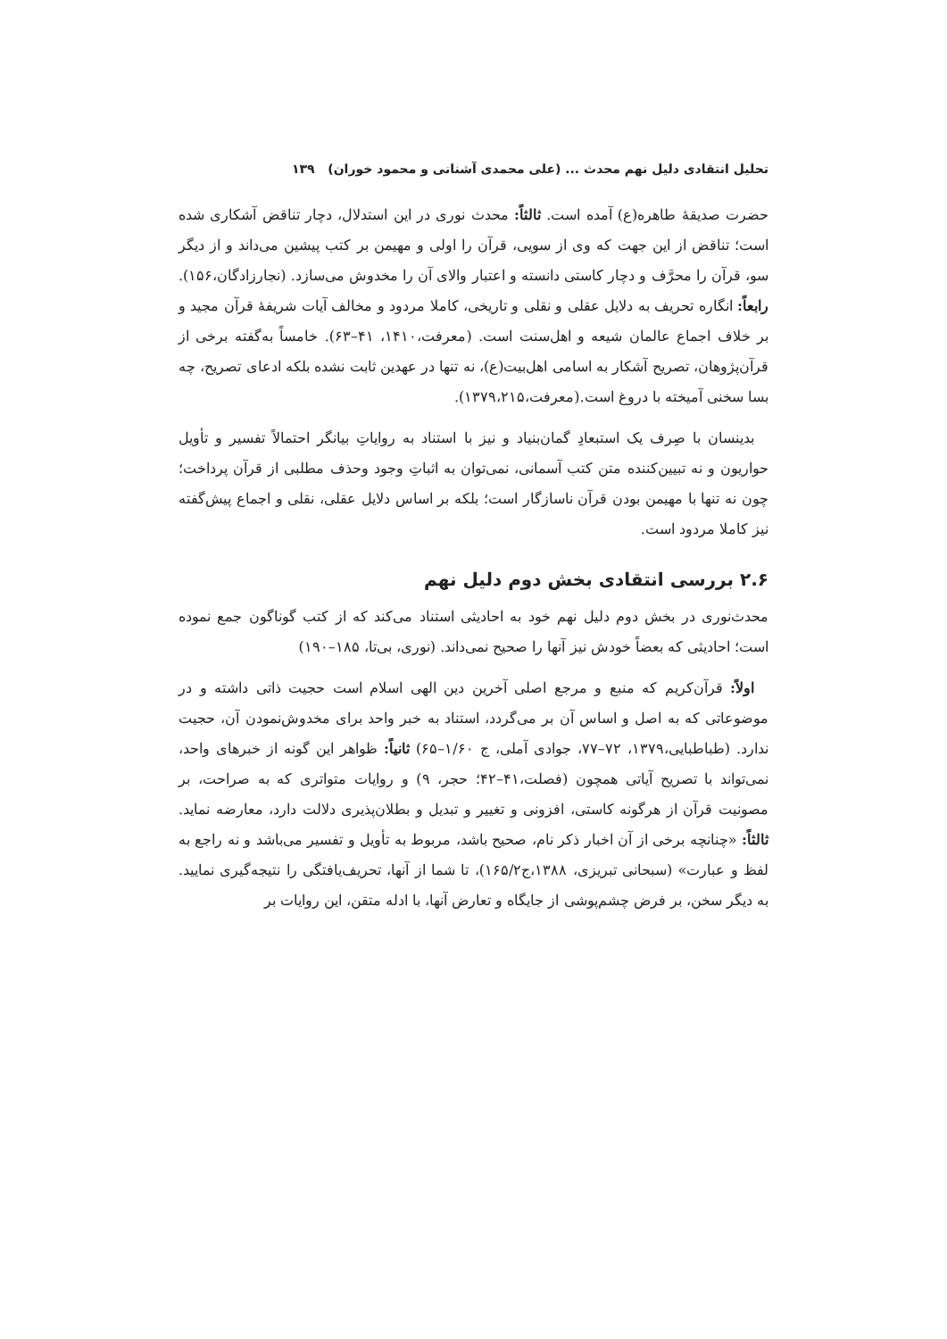تحلیل انتقادی دلیل نهم محدث ... (علی محمدی آشنانی و محمود خوران) ۱۳۹
حضرت صدیقهٔ طاهره(ع) آمده است. ثالثاً: محدث نوری در این استدلال، دچار تناقض آشکاری شده است؛ تناقض از این جهت که وی از سویی، قرآن را اولی و مهیمن بر کتب پیشین می‌داند و از دیگر سو، قرآن را محرَّف و دچار کاستی دانسته و اعتبار والای آن را مخدوش می‌سازد. (نجارزادگان،۱۵۶). رابعاً: انگاره تحریف به دلایل عقلی و نقلی و تاریخی، کاملا مردود و مخالف آیات شریفهٔ قرآن مجید و بر خلاف اجماع عالمان شیعه و اهل‌سنت است. (معرفت،۱۴۱۰، ۴۱–۶۳). خامساً به‌گفته برخی از قرآن‌پژوهان، تصریح آشکار به اسامی اهل‌بیت(ع)، نه تنها در عهدین ثابت نشده بلکه ادعای تصریح، چه بسا سخنی آمیخته با دروغ است.(معرفت،۱۳۷۹،۲۱۵).
بدینسان با صِرف یک استبعادِ گمان‌بنیاد و نیز با استناد به روایاتِ بیانگر احتمالاً تفسیر و تأویل حواریون و نه تبیین‌کننده متن کتب آسمانی، نمی‌توان به اثباتِ وجود وحذف مطلبی از قرآن پرداخت؛ چون نه تنها با مهیمن بودن قرآن ناسازگار است؛ بلکه بر اساس دلایل عقلی، نقلی و اجماع پیش‌گفته نیز کاملا مردود است.
۲.۶ بررسی انتقادی بخش دوم دلیل نهم
محدث‌نوری در بخش دوم دلیل نهم خود به احادیثی استناد می‌کند که از کتب گوناگون جمع نموده است؛ احادیثی که بعضاً خودش نیز آنها را صحیح نمی‌داند. (نوری، بی‌تا، ۱۸۵–۱۹۰)
اولاً: قرآن‌کریم که منبع و مرجع اصلی آخرین دین الهی اسلام است حجیت ذاتی داشته و در موضوعاتی که به اصل و اساس آن بر می‌گردد، استناد به خبر واحد برای مخدوش‌نمودن آن، حجیت ندارد. (طباطبایی،۱۳۷۹، ۷۲–۷۷، جوادی آملی، ج ۱/۶۰–۶۵) ثانیاً: ظواهر این گونه از خبرهای واحد، نمی‌تواند با تصریح آیاتی همچون (فصلت،۴۱–۴۲؛ حجر، ۹) و روایات متواتری که به صراحت، بر مصونیت قرآن از هرگونه کاستی، افزونی و تغییر و تبدیل و بطلان‌پذیری دلالت دارد، معارضه نماید. ثالثاً: «چنانچه برخی از آن اخبار ذکر نام، صحیح باشد، مربوط به تأویل و تفسیر می‌باشد و نه راجع به لفظ و عبارت» (سبحانی تبریزی، ۱۳۸۸،ج۱۶۵/۲)، تا شما از آنها، تحریف‌یافتگی را نتیجه‌گیری نمایید. به دیگر سخن، بر فرض چشم‌پوشی از جایگاه و تعارض آنها، با ادله متقن، این روایات بر